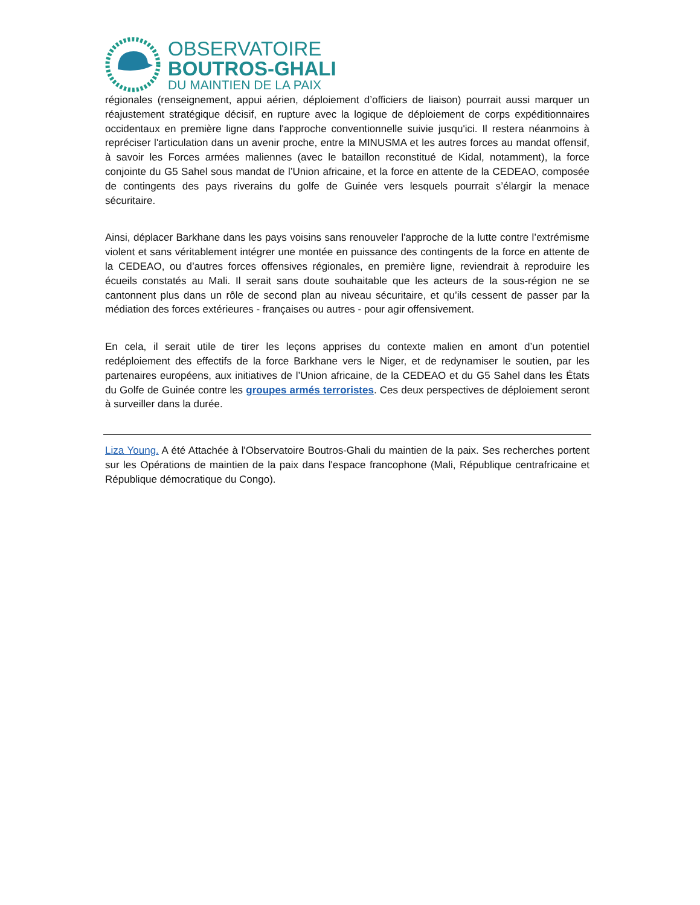OBSERVATOIRE
BOUTROS-GHALI
DU MAINTIEN DE LA PAIX
régionales (renseignement, appui aérien, déploiement d’officiers de liaison) pourrait aussi marquer un réajustement stratégique décisif, en rupture avec la logique de déploiement de corps expéditionnaires occidentaux en première ligne dans l'approche conventionnelle suivie jusqu'ici. Il restera néanmoins à repréciser l'articulation dans un avenir proche, entre la MINUSMA et les autres forces au mandat offensif, à savoir les Forces armées maliennes (avec le bataillon reconstitué de Kidal, notamment), la force conjointe du G5 Sahel sous mandat de l’Union africaine, et la force en attente de la CEDEAO, composée de contingents des pays riverains du golfe de Guinée vers lesquels pourrait s’élargir la menace sécuritaire.
Ainsi, déplacer Barkhane dans les pays voisins sans renouveler l'approche de la lutte contre l’extrémisme violent et sans véritablement intégrer une montée en puissance des contingents de la force en attente de la CEDEAO, ou d’autres forces offensives régionales, en première ligne, reviendrait à reproduire les écueils constatés au Mali. Il serait sans doute souhaitable que les acteurs de la sous-région ne se cantonnent plus dans un rôle de second plan au niveau sécuritaire, et qu’ils cessent de passer par la médiation des forces extérieures - françaises ou autres - pour agir offensivement.
En cela, il serait utile de tirer les leçons apprises du contexte malien en amont d’un potentiel redéploiement des effectifs de la force Barkhane vers le Niger, et de redynamiser le soutien, par les partenaires européens, aux initiatives de l’Union africaine, de la CEDEAO et du G5 Sahel dans les États du Golfe de Guinée contre les groupes armés terroristes. Ces deux perspectives de déploiement seront à surveiller dans la durée.
Liza Young. A été Attachée à l'Observatoire Boutros-Ghali du maintien de la paix. Ses recherches portent sur les Opérations de maintien de la paix dans l'espace francophone (Mali, République centrafricaine et République démocratique du Congo).